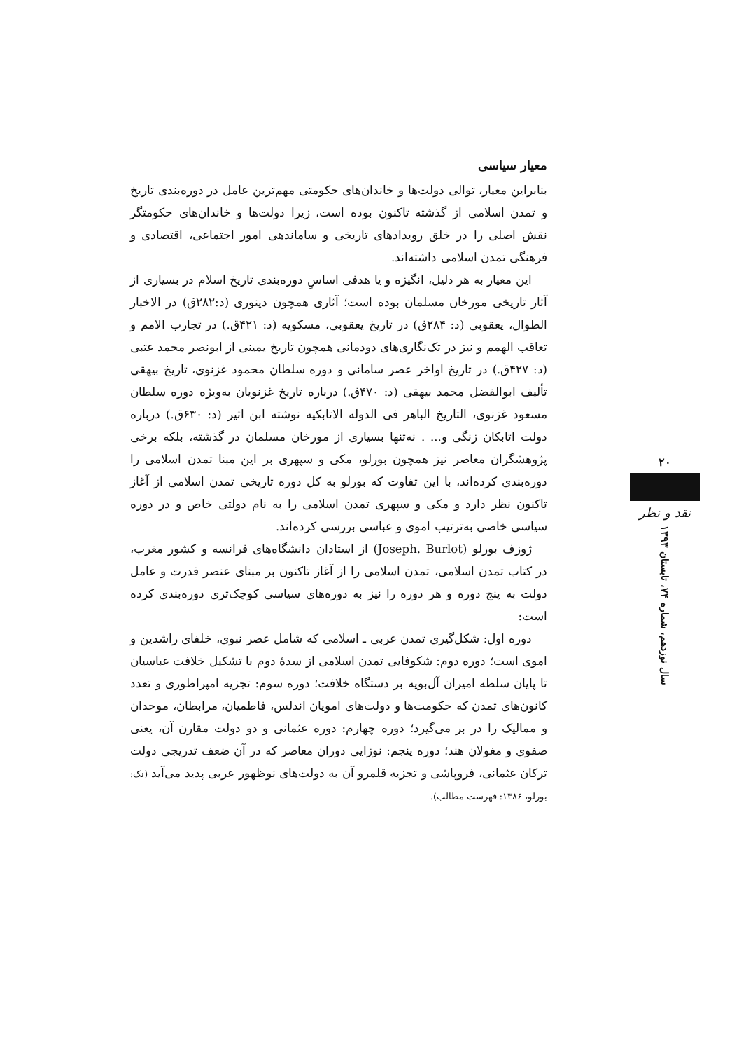معیار سیاسی
بنابراین معیار، توالی دولت‌ها و خاندان‌های حکومتی مهم‌ترین عامل در دوره‌بندی تاریخ و تمدن اسلامی از گذشته تاکنون بوده است، زیرا دولت‌ها و خاندان‌های حکومتگر نقش اصلی را در خلق رویدادهای تاریخی و ساماندهی امور اجتماعی، اقتصادی و فرهنگی تمدن اسلامی داشته‌اند.
این معیار به هر دلیل، انگیزه و یا هدفی اساسِ دوره‌بندی تاریخ اسلام در بسیاری از آثار تاریخی مورخان مسلمان بوده است؛ آثاری همچون دینوری (د:۲۸۲ق) در الاخبار الطوال، یعقوبی (د: ۲۸۴ق) در تاریخ یعقوبی، مسکویه (د: ۴۲۱ق.) در تجارب الامم و تعاقب الهمم و نیز در تک‌نگاری‌های دودمانی همچون تاریخ یمینی از ابونصر محمد عتبی (د: ۴۲۷ق.) در تاریخ اواخر عصر سامانی و دوره سلطان محمود غزنوی، تاریخ بیهقی تألیف ابوالفضل محمد بیهقی (د: ۴۷۰ق.) درباره تاریخ غزنویان به‌ویژه دوره سلطان مسعود غزنوی، التاریخ الباهر فی الدوله الاتابکیه نوشته ابن اثیر (د: ۶۳۰ق.) درباره دولت اتابکان زنگی و... . نه‌تنها بسیاری از مورخان مسلمان در گذشته، بلکه برخی پژوهشگران معاصر نیز همچون بورلو، مکی و سپهری بر این مبنا تمدن اسلامی را دوره‌بندی کرده‌اند، با این تفاوت که بورلو به کل دوره تاریخی تمدن اسلامی از آغاز تاکنون نظر دارد و مکی و سپهری تمدن اسلامی را به نام دولتی خاص و در دوره سیاسی خاصی به‌ترتیب اموی و عباسی بررسی کرده‌اند.
ژوزف بورلو (Joseph. Burlot) از استادان دانشگاه‌های فرانسه و کشور مغرب، در کتاب تمدن اسلامی، تمدن اسلامی را از آغاز تاکنون بر مبنای عنصر قدرت و عامل دولت به پنج دوره و هر دوره را نیز به دوره‌های سیاسی کوچک‌تری دوره‌بندی کرده است:
دوره اول: شکل‌گیری تمدن عربی ـ اسلامی که شامل عصر نبوی، خلفای راشدین و اموی است؛ دوره دوم: شکوفایی تمدن اسلامی از سدهٔ دوم با تشکیل خلافت عباسیان تا پایان سلطه امیران آل‌بویه بر دستگاه خلافت؛ دوره سوم: تجزیه امپراطوری و تعدد کانون‌های تمدن که حکومت‌ها و دولت‌های امویان اندلس، فاطمیان، مرابطان، موحدان و ممالیک را در بر می‌گیرد؛ دوره چهارم: دوره عثمانی و دو دولت مقارن آن، یعنی صفوی و مغولان هند؛ دوره پنجم: نوزایی دوران معاصر که در آن ضعف تدریجی دولت ترکان عثمانی، فروپاشی و تجزیه قلمرو آن به دولت‌های نوظهور عربی پدید می‌آید (نک: بورلو، ۱۳۸۶: فهرست مطالب).
۲۰
نقد و نظر
سال نوزدهم، شماره ۷۴، تابستان ۱۳۹۳